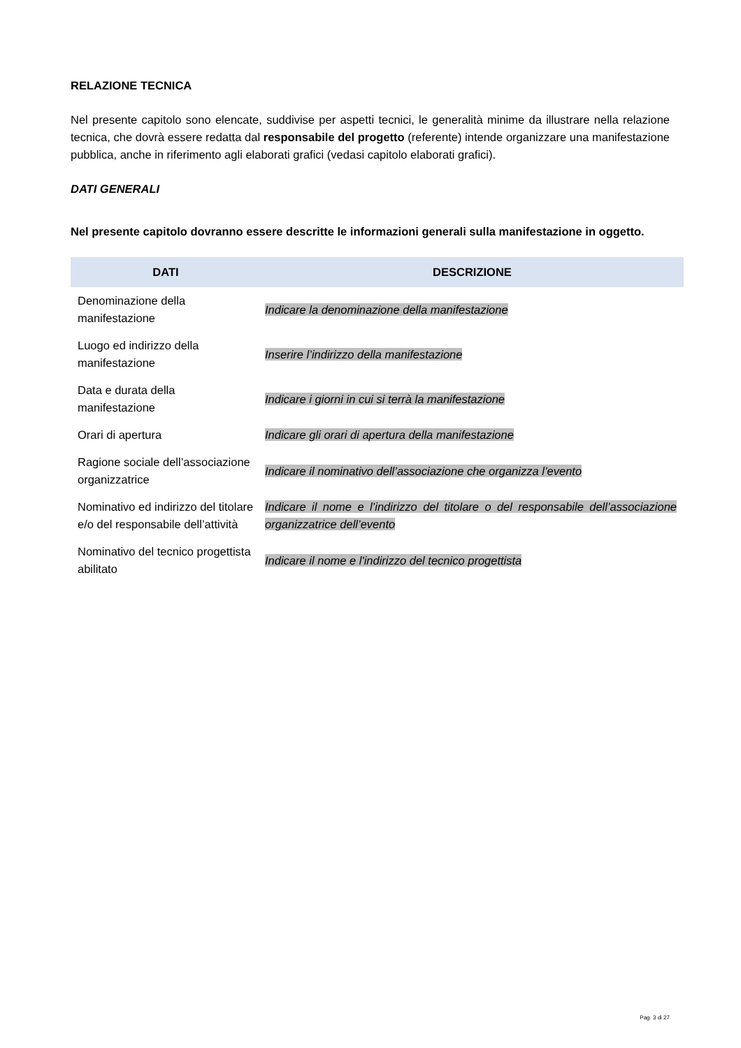RELAZIONE TECNICA
Nel presente capitolo sono elencate, suddivise per aspetti tecnici, le generalità minime da illustrare nella relazione tecnica, che dovrà essere redatta dal responsabile del progetto (referente) intende organizzare una manifestazione pubblica, anche in riferimento agli elaborati grafici (vedasi capitolo elaborati grafici).
DATI GENERALI
Nel presente capitolo dovranno essere descritte le informazioni generali sulla manifestazione in oggetto.
| DATI | DESCRIZIONE |
| --- | --- |
| Denominazione della manifestazione | Indicare la denominazione della manifestazione |
| Luogo ed indirizzo della manifestazione | Inserire l’indirizzo della manifestazione |
| Data e durata della manifestazione | Indicare i giorni in cui si terrà la manifestazione |
| Orari di apertura | Indicare gli orari di apertura della manifestazione |
| Ragione sociale dell’associazione organizzatrice | Indicare il nominativo dell’associazione che organizza l’evento |
| Nominativo ed indirizzo del titolare e/o del responsabile dell’attività | Indicare il nome e l’indirizzo del titolare o del responsabile dell’associazione organizzatrice dell’evento |
| Nominativo del tecnico progettista abilitato | Indicare il nome e l'indirizzo del tecnico progettista |
Pag. 3 di 27